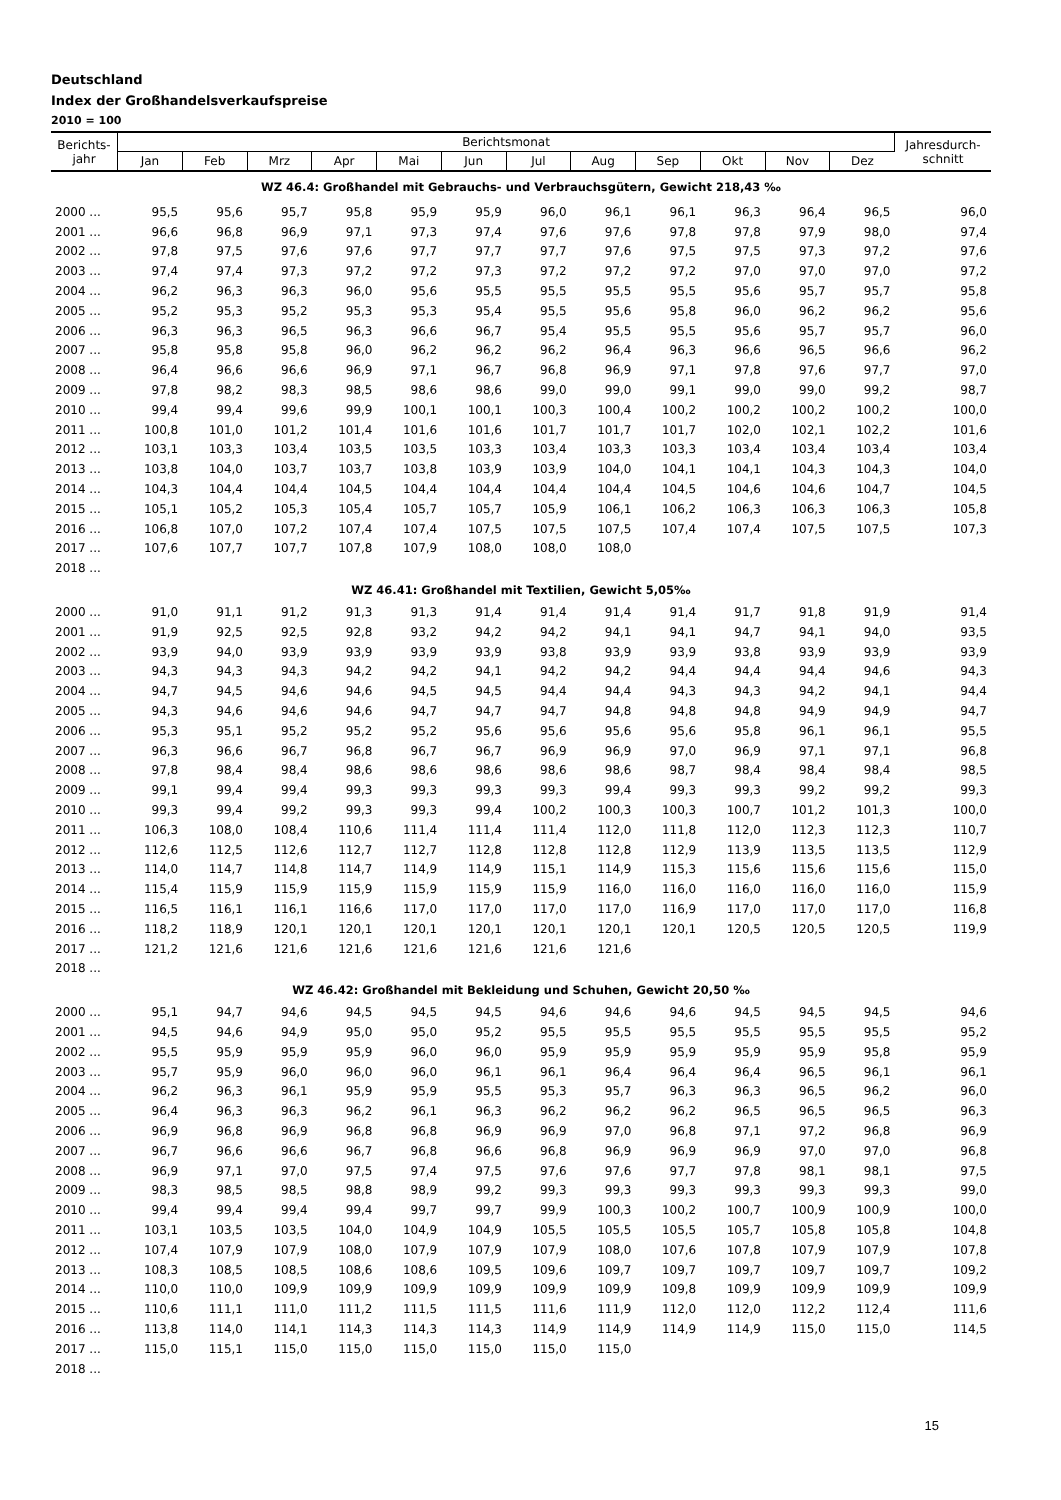Deutschland
Index der Großhandelsverkaufspreise
2010 = 100
| Berichts- jahr | Berichtsmonat | | | | | | | | | | | | Jahresdurch- schnitt |
| --- | --- | --- | --- | --- | --- | --- | --- | --- | --- | --- | --- | --- | --- |
| | Jan | Feb | Mrz | Apr | Mai | Jun | Jul | Aug | Sep | Okt | Nov | Dez | |
| WZ 46.4: Großhandel mit Gebrauchs- und Verbrauchsgütern, Gewicht 218,43 ‰ | | | | | | | | | | | | | |
| 2000 ... | 95,5 | 95,6 | 95,7 | 95,8 | 95,9 | 95,9 | 96,0 | 96,1 | 96,1 | 96,3 | 96,4 | 96,5 | 96,0 |
| 2001 ... | 96,6 | 96,8 | 96,9 | 97,1 | 97,3 | 97,4 | 97,6 | 97,6 | 97,8 | 97,8 | 97,9 | 98,0 | 97,4 |
| 2002 ... | 97,8 | 97,5 | 97,6 | 97,6 | 97,7 | 97,7 | 97,7 | 97,6 | 97,5 | 97,5 | 97,3 | 97,2 | 97,6 |
| 2003 ... | 97,4 | 97,4 | 97,3 | 97,2 | 97,2 | 97,3 | 97,2 | 97,2 | 97,2 | 97,0 | 97,0 | 97,0 | 97,2 |
| 2004 ... | 96,2 | 96,3 | 96,3 | 96,0 | 95,6 | 95,5 | 95,5 | 95,5 | 95,5 | 95,6 | 95,7 | 95,7 | 95,8 |
| 2005 ... | 95,2 | 95,3 | 95,2 | 95,3 | 95,3 | 95,4 | 95,5 | 95,6 | 95,8 | 96,0 | 96,2 | 96,2 | 95,6 |
| 2006 ... | 96,3 | 96,3 | 96,5 | 96,3 | 96,6 | 96,7 | 95,4 | 95,5 | 95,5 | 95,6 | 95,7 | 95,7 | 96,0 |
| 2007 ... | 95,8 | 95,8 | 95,8 | 96,0 | 96,2 | 96,2 | 96,2 | 96,4 | 96,3 | 96,6 | 96,5 | 96,6 | 96,2 |
| 2008 ... | 96,4 | 96,6 | 96,6 | 96,9 | 97,1 | 96,7 | 96,8 | 96,9 | 97,1 | 97,8 | 97,6 | 97,7 | 97,0 |
| 2009 ... | 97,8 | 98,2 | 98,3 | 98,5 | 98,6 | 98,6 | 99,0 | 99,0 | 99,1 | 99,0 | 99,0 | 99,2 | 98,7 |
| 2010 ... | 99,4 | 99,4 | 99,6 | 99,9 | 100,1 | 100,1 | 100,3 | 100,4 | 100,2 | 100,2 | 100,2 | 100,2 | 100,0 |
| 2011 ... | 100,8 | 101,0 | 101,2 | 101,4 | 101,6 | 101,6 | 101,7 | 101,7 | 101,7 | 102,0 | 102,1 | 102,2 | 101,6 |
| 2012 ... | 103,1 | 103,3 | 103,4 | 103,5 | 103,5 | 103,3 | 103,4 | 103,3 | 103,3 | 103,4 | 103,4 | 103,4 | 103,4 |
| 2013 ... | 103,8 | 104,0 | 103,7 | 103,7 | 103,8 | 103,9 | 103,9 | 104,0 | 104,1 | 104,1 | 104,3 | 104,3 | 104,0 |
| 2014 ... | 104,3 | 104,4 | 104,4 | 104,5 | 104,4 | 104,4 | 104,4 | 104,4 | 104,5 | 104,6 | 104,6 | 104,7 | 104,5 |
| 2015 ... | 105,1 | 105,2 | 105,3 | 105,4 | 105,7 | 105,7 | 105,9 | 106,1 | 106,2 | 106,3 | 106,3 | 106,3 | 105,8 |
| 2016 ... | 106,8 | 107,0 | 107,2 | 107,4 | 107,4 | 107,5 | 107,5 | 107,5 | 107,4 | 107,4 | 107,5 | 107,5 | 107,3 |
| 2017 ... | 107,6 | 107,7 | 107,7 | 107,8 | 107,9 | 108,0 | 108,0 | 108,0 | | | | | |
| 2018 ... | | | | | | | | | | | | | |
| WZ 46.41: Großhandel mit Textilien, Gewicht 5,05‰ | | | | | | | | | | | | | |
| 2000 ... | 91,0 | 91,1 | 91,2 | 91,3 | 91,3 | 91,4 | 91,4 | 91,4 | 91,4 | 91,7 | 91,8 | 91,9 | 91,4 |
| 2001 ... | 91,9 | 92,5 | 92,5 | 92,8 | 93,2 | 94,2 | 94,2 | 94,1 | 94,1 | 94,7 | 94,1 | 94,0 | 93,5 |
| 2002 ... | 93,9 | 94,0 | 93,9 | 93,9 | 93,9 | 93,9 | 93,8 | 93,9 | 93,9 | 93,8 | 93,9 | 93,9 | 93,9 |
| 2003 ... | 94,3 | 94,3 | 94,3 | 94,2 | 94,2 | 94,1 | 94,2 | 94,2 | 94,4 | 94,4 | 94,4 | 94,6 | 94,3 |
| 2004 ... | 94,7 | 94,5 | 94,6 | 94,6 | 94,5 | 94,5 | 94,4 | 94,4 | 94,3 | 94,3 | 94,2 | 94,1 | 94,4 |
| 2005 ... | 94,3 | 94,6 | 94,6 | 94,6 | 94,7 | 94,7 | 94,7 | 94,8 | 94,8 | 94,8 | 94,9 | 94,9 | 94,7 |
| 2006 ... | 95,3 | 95,1 | 95,2 | 95,2 | 95,2 | 95,6 | 95,6 | 95,6 | 95,6 | 95,8 | 96,1 | 96,1 | 95,5 |
| 2007 ... | 96,3 | 96,6 | 96,7 | 96,8 | 96,7 | 96,7 | 96,9 | 96,9 | 97,0 | 96,9 | 97,1 | 97,1 | 96,8 |
| 2008 ... | 97,8 | 98,4 | 98,4 | 98,6 | 98,6 | 98,6 | 98,6 | 98,6 | 98,7 | 98,4 | 98,4 | 98,4 | 98,5 |
| 2009 ... | 99,1 | 99,4 | 99,4 | 99,3 | 99,3 | 99,3 | 99,3 | 99,4 | 99,3 | 99,3 | 99,2 | 99,2 | 99,3 |
| 2010 ... | 99,3 | 99,4 | 99,2 | 99,3 | 99,3 | 99,4 | 100,2 | 100,3 | 100,3 | 100,7 | 101,2 | 101,3 | 100,0 |
| 2011 ... | 106,3 | 108,0 | 108,4 | 110,6 | 111,4 | 111,4 | 111,4 | 112,0 | 111,8 | 112,0 | 112,3 | 112,3 | 110,7 |
| 2012 ... | 112,6 | 112,5 | 112,6 | 112,7 | 112,7 | 112,8 | 112,8 | 112,8 | 112,9 | 113,9 | 113,5 | 113,5 | 112,9 |
| 2013 ... | 114,0 | 114,7 | 114,8 | 114,7 | 114,9 | 114,9 | 115,1 | 114,9 | 115,3 | 115,6 | 115,6 | 115,6 | 115,0 |
| 2014 ... | 115,4 | 115,9 | 115,9 | 115,9 | 115,9 | 115,9 | 115,9 | 116,0 | 116,0 | 116,0 | 116,0 | 116,0 | 115,9 |
| 2015 ... | 116,5 | 116,1 | 116,1 | 116,6 | 117,0 | 117,0 | 117,0 | 117,0 | 116,9 | 117,0 | 117,0 | 117,0 | 116,8 |
| 2016 ... | 118,2 | 118,9 | 120,1 | 120,1 | 120,1 | 120,1 | 120,1 | 120,1 | 120,1 | 120,5 | 120,5 | 120,5 | 119,9 |
| 2017 ... | 121,2 | 121,6 | 121,6 | 121,6 | 121,6 | 121,6 | 121,6 | 121,6 | | | | | |
| 2018 ... | | | | | | | | | | | | | |
| WZ 46.42: Großhandel mit Bekleidung und Schuhen, Gewicht 20,50 ‰ | | | | | | | | | | | | | |
| 2000 ... | 95,1 | 94,7 | 94,6 | 94,5 | 94,5 | 94,5 | 94,6 | 94,6 | 94,6 | 94,5 | 94,5 | 94,5 | 94,6 |
| 2001 ... | 94,5 | 94,6 | 94,9 | 95,0 | 95,0 | 95,2 | 95,5 | 95,5 | 95,5 | 95,5 | 95,5 | 95,5 | 95,2 |
| 2002 ... | 95,5 | 95,9 | 95,9 | 95,9 | 96,0 | 96,0 | 95,9 | 95,9 | 95,9 | 95,9 | 95,9 | 95,8 | 95,9 |
| 2003 ... | 95,7 | 95,9 | 96,0 | 96,0 | 96,0 | 96,1 | 96,1 | 96,4 | 96,4 | 96,4 | 96,5 | 96,1 | 96,1 |
| 2004 ... | 96,2 | 96,3 | 96,1 | 95,9 | 95,9 | 95,5 | 95,3 | 95,7 | 96,3 | 96,3 | 96,5 | 96,2 | 96,0 |
| 2005 ... | 96,4 | 96,3 | 96,3 | 96,2 | 96,1 | 96,3 | 96,2 | 96,2 | 96,2 | 96,5 | 96,5 | 96,5 | 96,3 |
| 2006 ... | 96,9 | 96,8 | 96,9 | 96,8 | 96,8 | 96,9 | 96,9 | 97,0 | 96,8 | 97,1 | 97,2 | 96,8 | 96,9 |
| 2007 ... | 96,7 | 96,6 | 96,6 | 96,7 | 96,8 | 96,6 | 96,8 | 96,9 | 96,9 | 96,9 | 97,0 | 97,0 | 96,8 |
| 2008 ... | 96,9 | 97,1 | 97,0 | 97,5 | 97,4 | 97,5 | 97,6 | 97,6 | 97,7 | 97,8 | 98,1 | 98,1 | 97,5 |
| 2009 ... | 98,3 | 98,5 | 98,5 | 98,8 | 98,9 | 99,2 | 99,3 | 99,3 | 99,3 | 99,3 | 99,3 | 99,3 | 99,0 |
| 2010 ... | 99,4 | 99,4 | 99,4 | 99,4 | 99,7 | 99,7 | 99,9 | 100,3 | 100,2 | 100,7 | 100,9 | 100,9 | 100,0 |
| 2011 ... | 103,1 | 103,5 | 103,5 | 104,0 | 104,9 | 104,9 | 105,5 | 105,5 | 105,5 | 105,7 | 105,8 | 105,8 | 104,8 |
| 2012 ... | 107,4 | 107,9 | 107,9 | 108,0 | 107,9 | 107,9 | 107,9 | 108,0 | 107,6 | 107,8 | 107,9 | 107,9 | 107,8 |
| 2013 ... | 108,3 | 108,5 | 108,5 | 108,6 | 108,6 | 109,5 | 109,6 | 109,7 | 109,7 | 109,7 | 109,7 | 109,7 | 109,2 |
| 2014 ... | 110,0 | 110,0 | 109,9 | 109,9 | 109,9 | 109,9 | 109,9 | 109,9 | 109,8 | 109,9 | 109,9 | 109,9 | 109,9 |
| 2015 ... | 110,6 | 111,1 | 111,0 | 111,2 | 111,5 | 111,5 | 111,6 | 111,9 | 112,0 | 112,0 | 112,2 | 112,4 | 111,6 |
| 2016 ... | 113,8 | 114,0 | 114,1 | 114,3 | 114,3 | 114,3 | 114,9 | 114,9 | 114,9 | 114,9 | 115,0 | 115,0 | 114,5 |
| 2017 ... | 115,0 | 115,1 | 115,0 | 115,0 | 115,0 | 115,0 | 115,0 | 115,0 | | | | | |
| 2018 ... | | | | | | | | | | | | | |
15